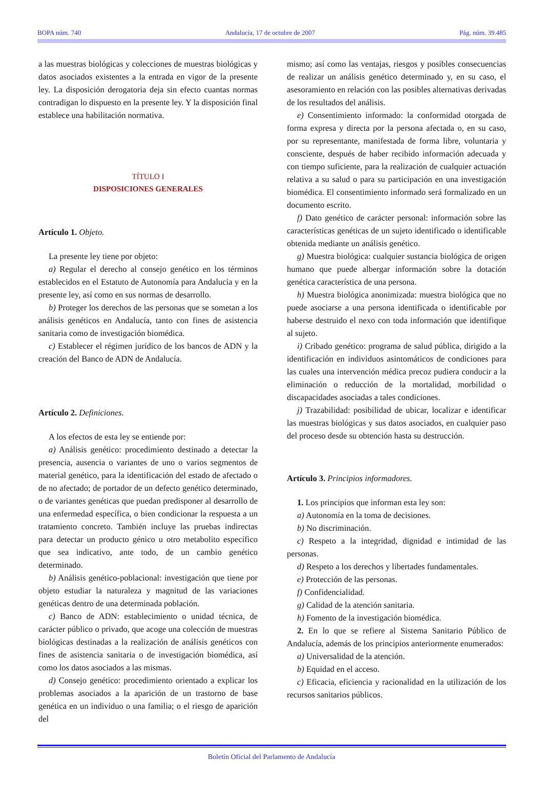BOPA núm. 740 Andalucía, 17 de octubre de 2007 Pág. núm. 39.485
a las muestras biológicas y colecciones de muestras biológicas y datos asociados existentes a la entrada en vigor de la presente ley. La disposición derogatoria deja sin efecto cuantas normas contradigan lo dispuesto en la presente ley. Y la disposición final establece una habilitación normativa.
TÍTULO I
DISPOSICIONES GENERALES
Artículo 1. Objeto.
La presente ley tiene por objeto:
a) Regular el derecho al consejo genético en los términos establecidos en el Estatuto de Autonomía para Andalucía y en la presente ley, así como en sus normas de desarrollo.
b) Proteger los derechos de las personas que se sometan a los análisis genéticos en Andalucía, tanto con fines de asistencia sanitaria como de investigación biomédica.
c) Establecer el régimen jurídico de los bancos de ADN y la creación del Banco de ADN de Andalucía.
Artículo 2. Definiciones.
A los efectos de esta ley se entiende por:
a) Análisis genético: procedimiento destinado a detectar la presencia, ausencia o variantes de uno o varios segmentos de material genético, para la identificación del estado de afectado o de no afectado; de portador de un defecto genético determinado, o de variantes genéticas que puedan predisponer al desarrollo de una enfermedad específica, o bien condicionar la respuesta a un tratamiento concreto. También incluye las pruebas indirectas para detectar un producto génico u otro metabolito específico que sea indicativo, ante todo, de un cambio genético determinado.
b) Análisis genético-poblacional: investigación que tiene por objeto estudiar la naturaleza y magnitud de las variaciones genéticas dentro de una determinada población.
c) Banco de ADN: establecimiento o unidad técnica, de carácter público o privado, que acoge una colección de muestras biológicas destinadas a la realización de análisis genéticos con fines de asistencia sanitaria o de investigación biomédica, así como los datos asociados a las mismas.
d) Consejo genético: procedimiento orientado a explicar los problemas asociados a la aparición de un trastorno de base genética en un individuo o una familia; o el riesgo de aparición del
mismo; así como las ventajas, riesgos y posibles consecuencias de realizar un análisis genético determinado y, en su caso, el asesoramiento en relación con las posibles alternativas derivadas de los resultados del análisis.
e) Consentimiento informado: la conformidad otorgada de forma expresa y directa por la persona afectada o, en su caso, por su representante, manifestada de forma libre, voluntaria y consciente, después de haber recibido información adecuada y con tiempo suficiente, para la realización de cualquier actuación relativa a su salud o para su participación en una investigación biomédica. El consentimiento informado será formalizado en un documento escrito.
f) Dato genético de carácter personal: información sobre las características genéticas de un sujeto identificado o identificable obtenida mediante un análisis genético.
g) Muestra biológica: cualquier sustancia biológica de origen humano que puede albergar información sobre la dotación genética característica de una persona.
h) Muestra biológica anonimizada: muestra biológica que no puede asociarse a una persona identificada o identificable por haberse destruido el nexo con toda información que identifique al sujeto.
i) Cribado genético: programa de salud pública, dirigido a la identificación en individuos asintomáticos de condiciones para las cuales una intervención médica precoz pudiera conducir a la eliminación o reducción de la mortalidad, morbilidad o discapacidades asociadas a tales condiciones.
j) Trazabilidad: posibilidad de ubicar, localizar e identificar las muestras biológicas y sus datos asociados, en cualquier paso del proceso desde su obtención hasta su destrucción.
Artículo 3. Principios informadores.
1. Los principios que informan esta ley son:
a) Autonomía en la toma de decisiones.
b) No discriminación.
c) Respeto a la integridad, dignidad e intimidad de las personas.
d) Respeto a los derechos y libertades fundamentales.
e) Protección de las personas.
f) Confidencialidad.
g) Calidad de la atención sanitaria.
h) Fomento de la investigación biomédica.
2. En lo que se refiere al Sistema Sanitario Público de Andalucía, además de los principios anteriormente enumerados:
a) Universalidad de la atención.
b) Equidad en el acceso.
c) Eficacia, eficiencia y racionalidad en la utilización de los recursos sanitarios públicos.
Boletín Oficial del Parlamento de Andalucía